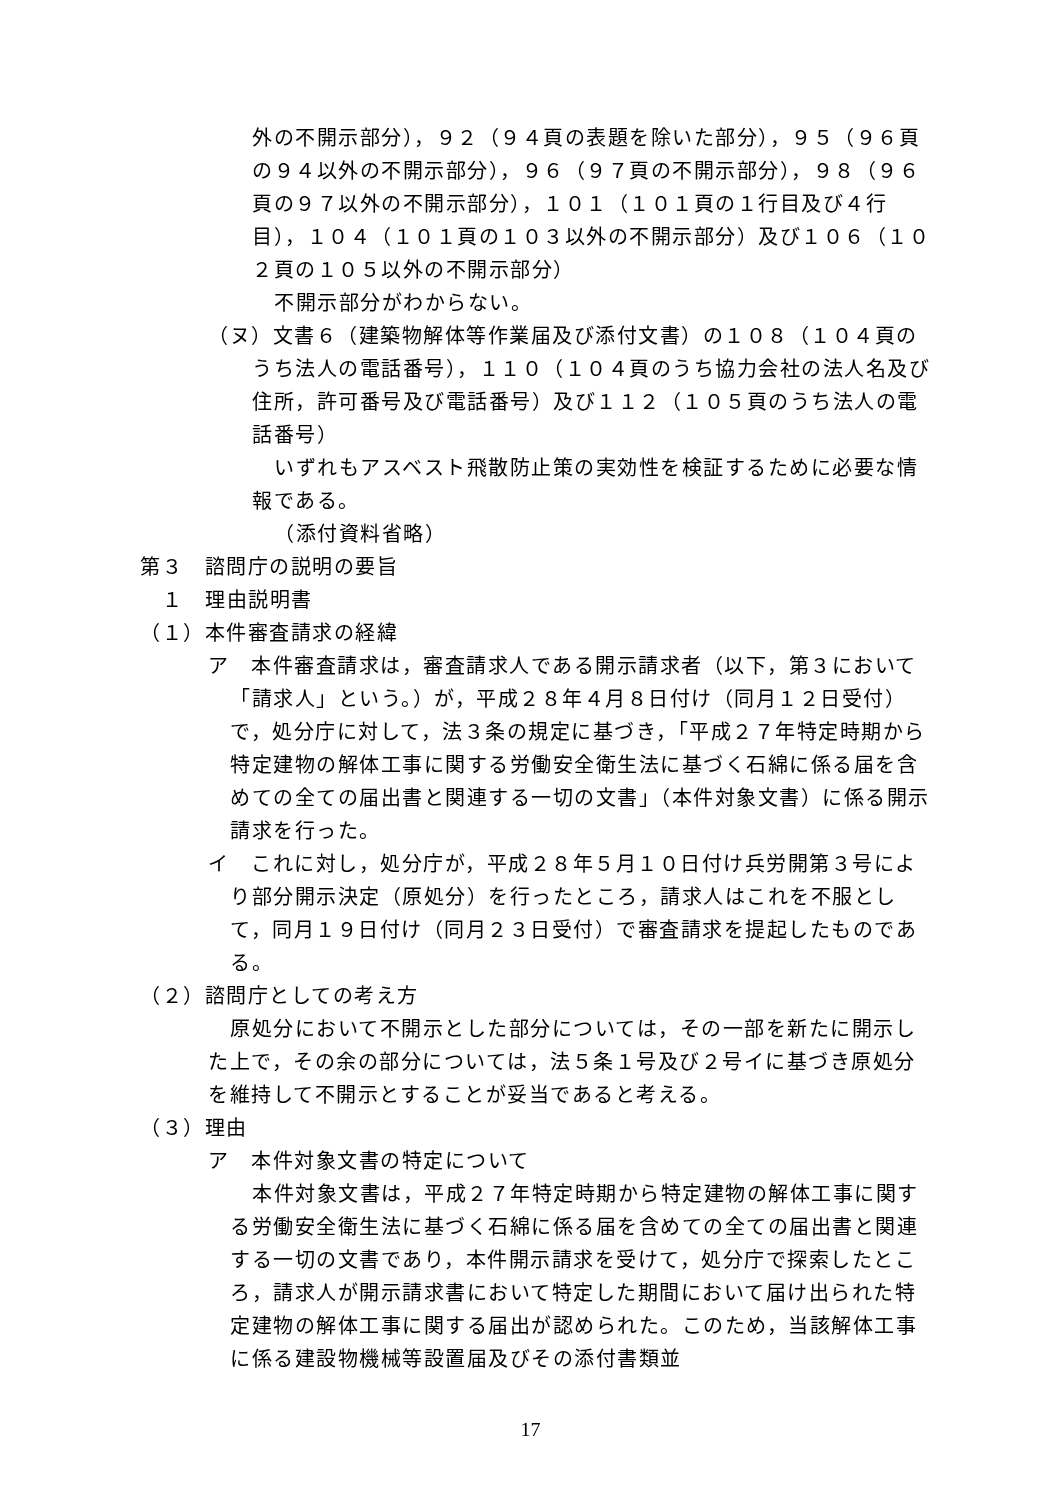外の不開示部分），９２（９４頁の表題を除いた部分），９５（９６頁の９４以外の不開示部分），９６（９７頁の不開示部分），９８（９６頁の９７以外の不開示部分），１０１（１０１頁の１行目及び４行目），１０４（１０１頁の１０３以外の不開示部分）及び１０６（１０２頁の１０５以外の不開示部分）
不開示部分がわからない。
（ヌ）文書６（建築物解体等作業届及び添付文書）の１０８（１０４頁のうち法人の電話番号），１１０（１０４頁のうち協力会社の法人名及び住所，許可番号及び電話番号）及び１１２（１０５頁のうち法人の電話番号）
いずれもアスベスト飛散防止策の実効性を検証するために必要な情報である。
（添付資料省略）
第３　諮問庁の説明の要旨
１　理由説明書
（１）本件審査請求の経緯
ア　本件審査請求は，審査請求人である開示請求者（以下，第３において「請求人」という。）が，平成２８年４月８日付け（同月１２日受付）で，処分庁に対して，法３条の規定に基づき，「平成２７年特定時期から特定建物の解体工事に関する労働安全衛生法に基づく石綿に係る届を含めての全ての届出書と関連する一切の文書」（本件対象文書）に係る開示請求を行った。
イ　これに対し，処分庁が，平成２８年５月１０日付け兵労開第３号により部分開示決定（原処分）を行ったところ，請求人はこれを不服として，同月１９日付け（同月２３日受付）で審査請求を提起したものである。
（２）諮問庁としての考え方
原処分において不開示とした部分については，その一部を新たに開示した上で，その余の部分については，法５条１号及び２号イに基づき原処分を維持して不開示とすることが妥当であると考える。
（３）理由
ア　本件対象文書の特定について
本件対象文書は，平成２７年特定時期から特定建物の解体工事に関する労働安全衛生法に基づく石綿に係る届を含めての全ての届出書と関連する一切の文書であり，本件開示請求を受けて，処分庁で探索したところ，請求人が開示請求書において特定した期間において届け出られた特定建物の解体工事に関する届出が認められた。このため，当該解体工事に係る建設物機械等設置届及びその添付書類並
17